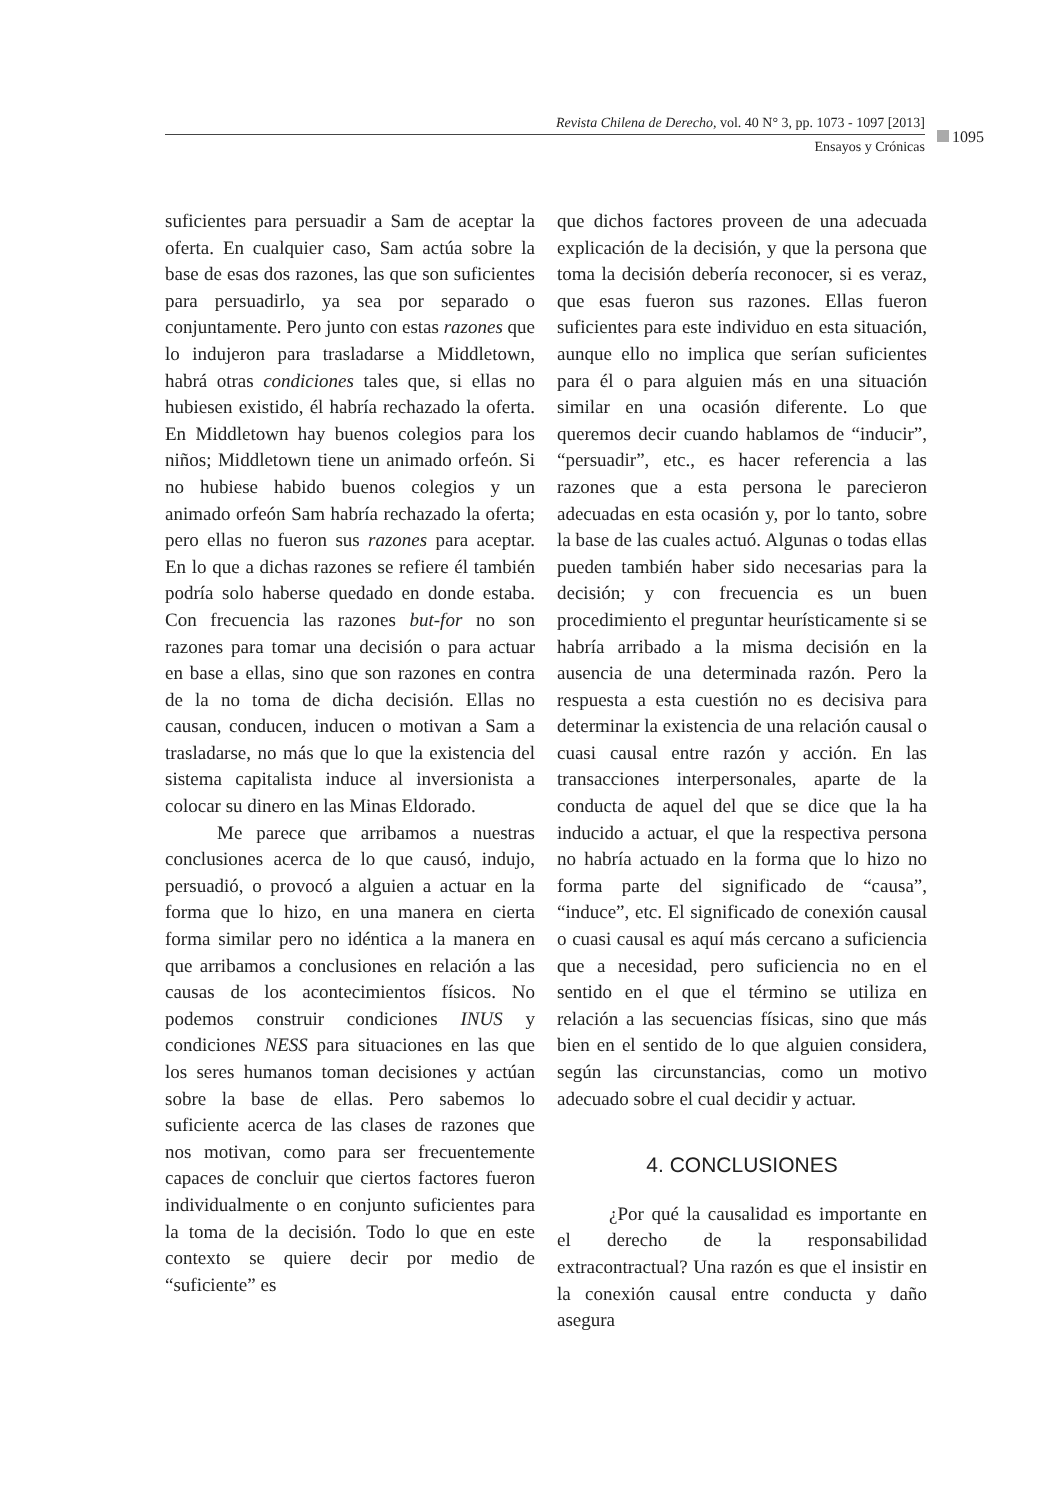Revista Chilena de Derecho, vol. 40 N° 3, pp. 1073 - 1097 [2013]
Ensayos y Crónicas
1095
suficientes para persuadir a Sam de aceptar la oferta. En cualquier caso, Sam actúa sobre la base de esas dos razones, las que son suficientes para persuadirlo, ya sea por separado o conjuntamente. Pero junto con estas razones que lo indujeron para trasladarse a Middletown, habrá otras condiciones tales que, si ellas no hubiesen existido, él habría rechazado la oferta. En Middletown hay buenos colegios para los niños; Middletown tiene un animado orfeón. Si no hubiese habido buenos colegios y un animado orfeón Sam habría rechazado la oferta; pero ellas no fueron sus razones para aceptar. En lo que a dichas razones se refiere él también podría solo haberse quedado en donde estaba. Con frecuencia las razones but-for no son razones para tomar una decisión o para actuar en base a ellas, sino que son razones en contra de la no toma de dicha decisión. Ellas no causan, conducen, inducen o motivan a Sam a trasladarse, no más que lo que la existencia del sistema capitalista induce al inversionista a colocar su dinero en las Minas Eldorado.
Me parece que arribamos a nuestras conclusiones acerca de lo que causó, indujo, persuadió, o provocó a alguien a actuar en la forma que lo hizo, en una manera en cierta forma similar pero no idéntica a la manera en que arribamos a conclusiones en relación a las causas de los acontecimientos físicos. No podemos construir condiciones INUS y condiciones NESS para situaciones en las que los seres humanos toman decisiones y actúan sobre la base de ellas. Pero sabemos lo suficiente acerca de las clases de razones que nos motivan, como para ser frecuentemente capaces de concluir que ciertos factores fueron individualmente o en conjunto suficientes para la toma de la decisión. Todo lo que en este contexto se quiere decir por medio de “suficiente” es
que dichos factores proveen de una adecuada explicación de la decisión, y que la persona que toma la decisión debería reconocer, si es veraz, que esas fueron sus razones. Ellas fueron suficientes para este individuo en esta situación, aunque ello no implica que serían suficientes para él o para alguien más en una situación similar en una ocasión diferente. Lo que queremos decir cuando hablamos de “inducir”, “persuadir”, etc., es hacer referencia a las razones que a esta persona le parecieron adecuadas en esta ocasión y, por lo tanto, sobre la base de las cuales actuó. Algunas o todas ellas pueden también haber sido necesarias para la decisión; y con frecuencia es un buen procedimiento el preguntar heurísticamente si se habría arribado a la misma decisión en la ausencia de una determinada razón. Pero la respuesta a esta cuestión no es decisiva para determinar la existencia de una relación causal o cuasi causal entre razón y acción. En las transacciones interpersonales, aparte de la conducta de aquel del que se dice que la ha inducido a actuar, el que la respectiva persona no habría actuado en la forma que lo hizo no forma parte del significado de “causa”, “induce”, etc. El significado de conexión causal o cuasi causal es aquí más cercano a suficiencia que a necesidad, pero suficiencia no en el sentido en el que el término se utiliza en relación a las secuencias físicas, sino que más bien en el sentido de lo que alguien considera, según las circunstancias, como un motivo adecuado sobre el cual decidir y actuar.
4. CONCLUSIONES
¿Por qué la causalidad es importante en el derecho de la responsabilidad extracontractual? Una razón es que el insistir en la conexión causal entre conducta y daño asegura